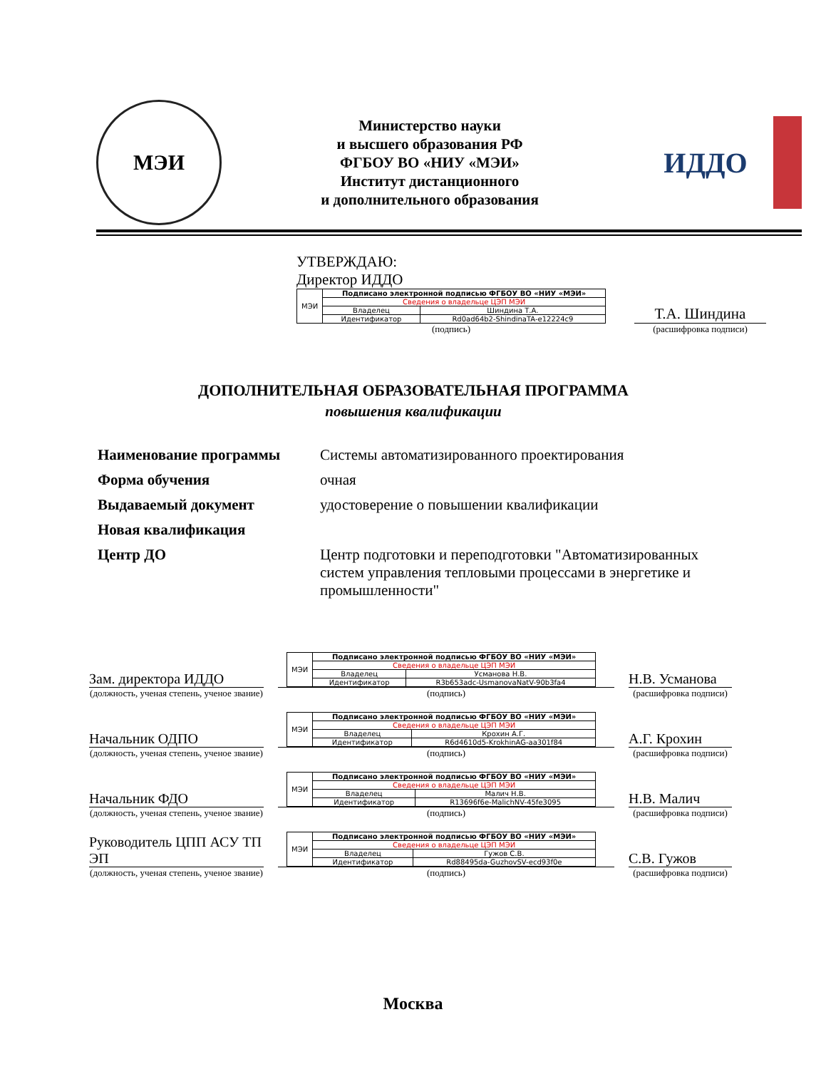МЭИ
Министерство науки
и высшего образования РФ
ФГБОУ ВО «НИУ «МЭИ»
Институт дистанционного
и дополнительного образования
ИДДО
УТВЕРЖДАЮ:
Директор ИДДО
| МЭИ | Подписано электронной подписью ФГБОУ ВО «НИУ «МЭИ» | |
| | Сведения о владельце ЦЭП МЭИ | |
| | Владелец | Шиндина Т.А. |
| | Идентификатор | Rd0ad64b2-ShindinaTA-e12224c9 |
(подпись)
Т.А. Шиндина
(расшифровка подписи)
ДОПОЛНИТЕЛЬНАЯ ОБРАЗОВАТЕЛЬНАЯ ПРОГРАММА
повышения квалификации
| Наименование программы | Системы автоматизированного проектирования |
| Форма обучения | очная |
| Выдаваемый документ | удостоверение о повышении квалификации |
| Новая квалификация | |
| Центр ДО | Центр подготовки и переподготовки "Автоматизированных систем управления тепловыми процессами в энергетике и промышленности" |
Зам. директора ИДДО
(должность, ученая степень, ученое звание)
| МЭИ | Подписано электронной подписью ФГБОУ ВО «НИУ «МЭИ» | |
| | Сведения о владельце ЦЭП МЭИ | |
| | Владелец | Усманова Н.В. |
| | Идентификатор | R3b653adc-UsmanovaNatV-90b3fa4 |
(подпись)
Н.В. Усманова
(расшифровка подписи)
Начальник ОДПО
(должность, ученая степень, ученое звание)
| МЭИ | Подписано электронной подписью ФГБОУ ВО «НИУ «МЭИ» | |
| | Сведения о владельце ЦЭП МЭИ | |
| | Владелец | Крохин А.Г. |
| | Идентификатор | R6d4610d5-KrokhinAG-aa301f84 |
(подпись)
А.Г. Крохин
(расшифровка подписи)
Начальник ФДО
(должность, ученая степень, ученое звание)
| МЭИ | Подписано электронной подписью ФГБОУ ВО «НИУ «МЭИ» | |
| | Сведения о владельце ЦЭП МЭИ | |
| | Владелец | Малич Н.В. |
| | Идентификатор | R13696f6e-MalichNV-45fe3095 |
(подпись)
Н.В. Малич
(расшифровка подписи)
Руководитель ЦПП АСУ ТП ЭП
(должность, ученая степень, ученое звание)
| МЭИ | Подписано электронной подписью ФГБОУ ВО «НИУ «МЭИ» | |
| | Сведения о владельце ЦЭП МЭИ | |
| | Владелец | Гужов С.В. |
| | Идентификатор | Rd88495da-GuzhovSV-ecd93f0e |
(подпись)
С.В. Гужов
(расшифровка подписи)
Москва